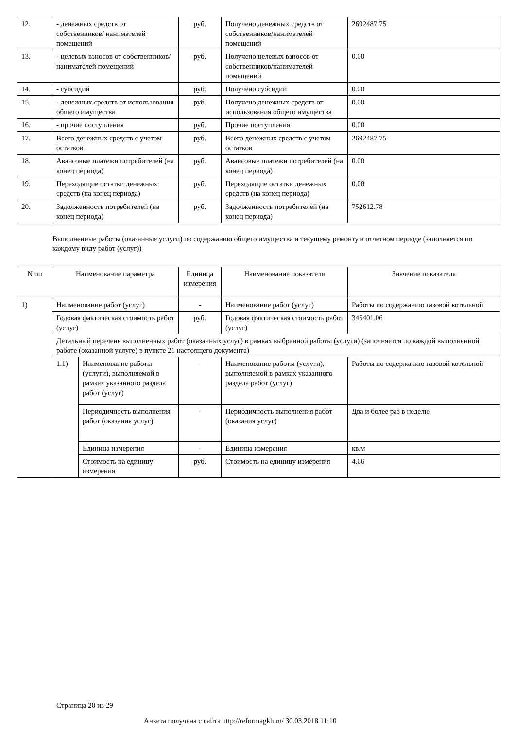| 12. | - денежных средств от собственников/ нанимателей помещений | руб. | Получено денежных средств от собственников/нанимателей помещений | 2692487.75 |
| 13. | - целевых взносов от собственников/ нанимателей помещений | руб. | Получено целевых взносов от собственников/нанимателей помещений | 0.00 |
| 14. | - субсидий | руб. | Получено субсидий | 0.00 |
| 15. | - денежных средств от использования общего имущества | руб. | Получено денежных средств от использования общего имущества | 0.00 |
| 16. | - прочие поступления | руб. | Прочие поступления | 0.00 |
| 17. | Всего денежных средств с учетом остатков | руб. | Всего денежных средств с учетом остатков | 2692487.75 |
| 18. | Авансовые платежи потребителей (на конец периода) | руб. | Авансовые платежи потребителей (на конец периода) | 0.00 |
| 19. | Переходящие остатки денежных средств (на конец периода) | руб. | Переходящие остатки денежных средств (на конец периода) | 0.00 |
| 20. | Задолженность потребителей (на конец периода) | руб. | Задолженность потребителей (на конец периода) | 752612.78 |
Выполненные работы (оказанные услуги) по содержанию общего имущества и текущему ремонту в отчетном периоде (заполняется по каждому виду работ (услуг))
| N пп | Наименование параметра | | Единица измерения | Наименование показателя | Значение показателя |
| --- | --- | --- | --- | --- | --- |
| 1) | Наименование работ (услуг) | | - | Наименование работ (услуг) | Работы по содержанию газовой котельной |
| | Годовая фактическая стоимость работ (услуг) | | руб. | Годовая фактическая стоимость работ (услуг) | 345401.06 |
| | Детальный перечень выполненных работ (оказанных услуг) в рамках выбранной работы (услуги) (заполняется по каждой выполненной работе (оказанной услуге) в пункте 21 настоящего документа) | | | | |
| | 1.1) | Наименование работы (услуги), выполняемой в рамках указанного раздела работ (услуг) | - | Наименование работы (услуги), выполняемой в рамках указанного раздела работ (услуг) | Работы по содержанию газовой котельной |
| | | Периодичность выполнения работ (оказания услуг) | - | Периодичность выполнения работ (оказания услуг) | Два и более раз в неделю |
| | | Единица измерения | - | Единица измерения | кв.м |
| | | Стоимость на единицу измерения | руб. | Стоимость на единицу измерения | 4.66 |
Страница 20 из 29
Анкета получена с сайта http://reformagkh.ru/ 30.03.2018 11:10